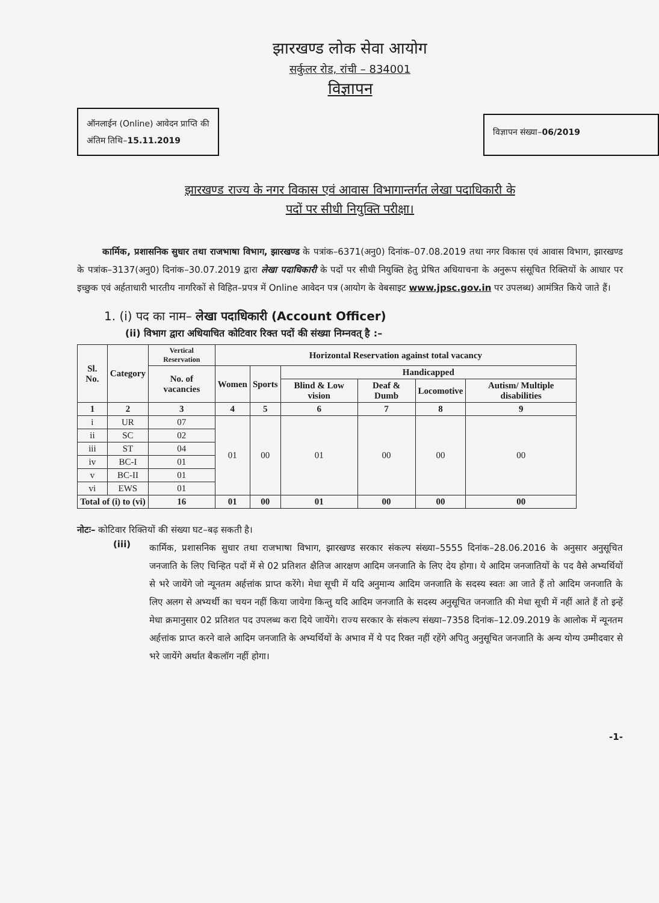झारखण्ड लोक सेवा आयोग
सर्कुलर रोड, रांची – 834001
विज्ञापन
ऑनलाईन (Online) आवेदन प्राप्ति की
अंतिम तिथि–15.11.2019
विज्ञापन संख्या–06/2019
झारखण्ड राज्य के नगर विकास एवं आवास विभागान्तर्गत लेखा पदाधिकारी के
पदों पर सीधी नियुक्ति परीक्षा।
कार्मिक, प्रशासनिक सुधार तथा राजभाषा विभाग, झारखण्ड के पत्रांक–6371(अनु0) दिनांक–07.08.2019 तथा नगर विकास एवं आवास विभाग, झारखण्ड के पत्रांक–3137(अनु0) दिनांक–30.07.2019 द्वारा लेखा पदाधिकारी के पदों पर सीधी नियुक्ति हेतु प्रेषित अधियाचना के अनुरूप संसूचित रिक्तियों के आधार पर इच्छुक एवं अर्हताधारी भारतीय नागरिकों से विहित–प्रपत्र में Online आवेदन पत्र (आयोग के वेबसाइट www.jpsc.gov.in पर उपलब्ध) आमंत्रित किये जाते हैं।
1. (i) पद का नाम– लेखा पदाधिकारी (Account Officer)
(ii) विभाग द्वारा अधियाचित कोटिवार रिक्त पदों की संख्या निम्नवत् है :–
| Sl. No. | Category | Vertical Reservation | Horizontal Reservation against total vacancy | | | | | |
| --- | --- | --- | --- | --- | --- | --- | --- | --- |
| | | No. of vacancies | Women | Sports | Handicapped | | | |
| | | | | | Blind & Low vision | Deaf & Dumb | Locomotive | Autism/ Multiple disabilities |
| 1 | 2 | 3 | 4 | 5 | 6 | 7 | 8 | 9 |
| i | UR | 07 | 01 | 00 | 01 | 00 | 00 | 00 |
| ii | SC | 02 | | | | | | |
| iii | ST | 04 | | | | | | |
| iv | BC-I | 01 | | | | | | |
| v | BC-II | 01 | | | | | | |
| vi | EWS | 01 | | | | | | |
| Total of (i) to (vi) | | 16 | 01 | 00 | 01 | 00 | 00 | 00 |
नोटः– कोटिवार रिक्तियों की संख्या घट–बढ़ सकती है।
(iii)
कार्मिक, प्रशासनिक सुधार तथा राजभाषा विभाग, झारखण्ड सरकार संकल्प संख्या–5555 दिनांक–28.06.2016 के अनुसार अनुसूचित जनजाति के लिए चिन्हित पदों में से 02 प्रतिशत क्षैतिज आरक्षण आदिम जनजाति के लिए देय होगा। ये आदिम जनजातियों के पद वैसे अभ्यर्थियों से भरे जायेंगे जो न्यूनतम अर्हत्तांक प्राप्त करेंगे। मेधा सूची में यदि अनुमान्य आदिम जनजाति के सदस्य स्वतः आ जाते हैं तो आदिम जनजाति के लिए अलग से अभ्यर्थी का चयन नहीं किया जायेगा किन्तु यदि आदिम जनजाति के सदस्य अनुसूचित जनजाति की मेधा सूची में नहीं आते हैं तो इन्हें मेधा क्रमानुसार 02 प्रतिशत पद उपलब्ध करा दिये जायेंगे। राज्य सरकार के संकल्प संख्या–7358 दिनांक–12.09.2019 के आलोक में न्यूनतम अर्हत्तांक प्राप्त करने वाले आदिम जनजाति के अभ्यर्थियों के अभाव में ये पद रिक्त नहीं रहेंगे अपितु अनुसूचित जनजाति के अन्य योग्य उम्मीदवार से भरे जायेंगे अर्थात बैकलॉग नहीं होगा।
-1-